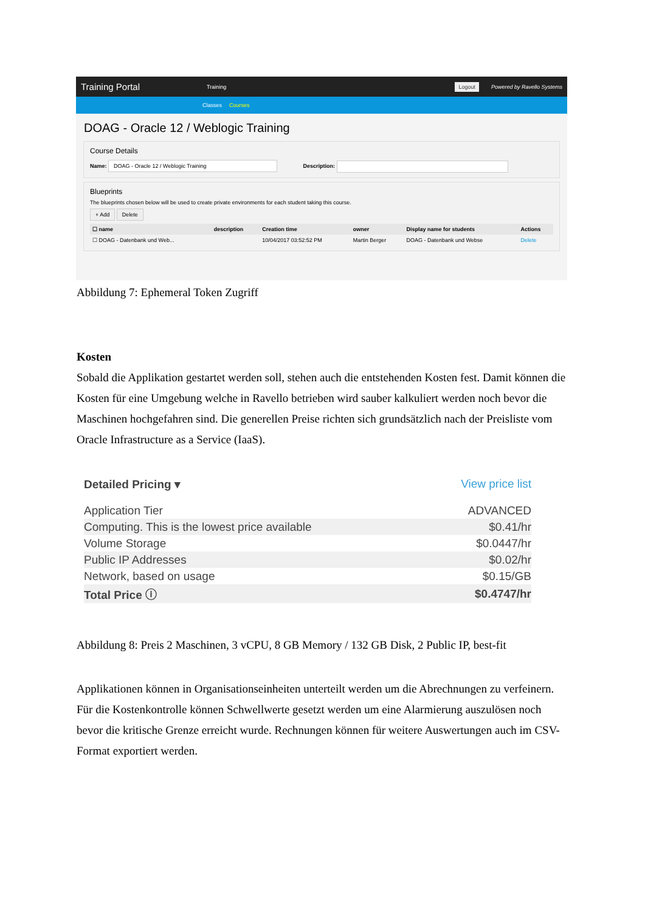Training Portal Training Logout Powered by Ravello Systems
Classes Courses
DOAG - Oracle 12 / Weblogic Training
Course Details
Name: DOAG - Oracle 12 / Weblogic Training Description:
Blueprints
The blueprints chosen below will be used to create private environments for each student taking this course.
+ Add Delete
| ☐ name | description | Creation time | owner | Display name for students | Actions |
| --- | --- | --- | --- | --- | --- |
| ☐ DOAG - Datenbank und Web... | | 10/04/2017 03:52:52 PM | Martin Berger | DOAG - Datenbank und Webse | Delete |
Abbildung 7: Ephemeral Token Zugriff
Kosten
Sobald die Applikation gestartet werden soll, stehen auch die entstehenden Kosten fest. Damit können die Kosten für eine Umgebung welche in Ravello betrieben wird sauber kalkuliert werden noch bevor die Maschinen hochgefahren sind. Die generellen Preise richten sich grundsätzlich nach der Preisliste vom Oracle Infrastructure as a Service (IaaS).
Detailed Pricing ▾ View price list
| Application Tier | ADVANCED |
| Computing. This is the lowest price available | $0.41/hr |
| Volume Storage | $0.0447/hr |
| Public IP Addresses | $0.02/hr |
| Network, based on usage | $0.15/GB |
| Total Price ⓘ | $0.4747/hr |
Abbildung 8: Preis 2 Maschinen, 3 vCPU, 8 GB Memory / 132 GB Disk, 2 Public IP, best-fit
Applikationen können in Organisationseinheiten unterteilt werden um die Abrechnungen zu verfeinern. Für die Kostenkontrolle können Schwellwerte gesetzt werden um eine Alarmierung auszulösen noch bevor die kritische Grenze erreicht wurde. Rechnungen können für weitere Auswertungen auch im CSV-Format exportiert werden.